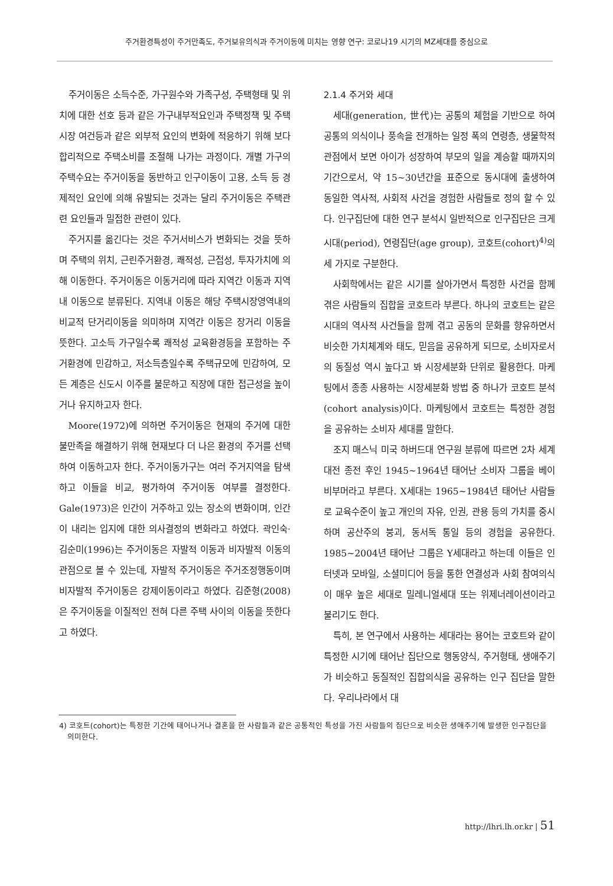주거환경특성이 주거만족도, 주거보유의식과 주거이동에 미치는 영향 연구: 코로나19 시기의 MZ세대를 중심으로
주거이동은 소득수준, 가구원수와 가족구성, 주택형태 및 위치에 대한 선호 등과 같은 가구내부적요인과 주택정책 및 주택시장 여건등과 같은 외부적 요인의 변화에 적응하기 위해 보다 합리적으로 주택소비를 조절해 나가는 과정이다. 개별 가구의 주택수요는 주거이동을 동반하고 인구이동이 고용, 소득 등 경제적인 요인에 의해 유발되는 것과는 달리 주거이동은 주택관련 요인들과 밀접한 관련이 있다.
주거지를 옮긴다는 것은 주거서비스가 변화되는 것을 뜻하며 주택의 위치, 근린주거환경, 쾌적성, 근접성, 투자가치에 의해 이동한다. 주거이동은 이동거리에 따라 지역간 이동과 지역내 이동으로 분류된다. 지역내 이동은 해당 주택시장영역내의 비교적 단거리이동을 의미하며 지역간 이동은 장거리 이동을 뜻한다. 고소득 가구일수록 쾌적성 교육환경등을 포함하는 주거환경에 민감하고, 저소득층일수록 주택규모에 민감하여, 모든 계층은 신도시 이주를 불문하고 직장에 대한 접근성을 높이거나 유지하고자 한다.
Moore(1972)에 의하면 주거이동은 현재의 주거에 대한 불만족을 해결하기 위해 현재보다 더 나은 환경의 주거를 선택하여 이동하고자 한다. 주거이동가구는 여러 주거지역을 탐색하고 이들을 비교, 평가하여 주거이동 여부를 결정한다. Gale(1973)은 인간이 거주하고 있는 장소의 변화이며, 인간이 내리는 입지에 대한 의사결정의 변화라고 하였다. 곽인숙·김순미(1996)는 주거이동은 자발적 이동과 비자발적 이동의 관점으로 볼 수 있는데, 자발적 주거이동은 주거조정행동이며 비자발적 주거이동은 강제이동이라고 하였다. 김준형(2008)은 주거이동을 이질적인 전혀 다른 주택 사이의 이동을 뜻한다고 하였다.
2.1.4 주거와 세대
세대(generation, 世代)는 공통의 체험을 기반으로 하여 공통의 의식이나 풍속을 전개하는 일정 폭의 연령층, 생물학적 관점에서 보면 아이가 성장하여 부모의 일을 계승할 때까지의 기간으로서, 약 15~30년간을 표준으로 동시대에 출생하여 동일한 역사적, 사회적 사건을 경험한 사람들로 정의 할 수 있다. 인구집단에 대한 연구 분석시 일반적으로 인구집단은 크게 시대(period), 연령집단(age group), 코호트(cohort)<sup>4)</sup>의 세 가지로 구분한다.
사회학에서는 같은 시기를 살아가면서 특정한 사건을 함께 겪은 사람들의 집합을 코호트라 부른다. 하나의 코호트는 같은 시대의 역사적 사건들을 함께 겪고 공동의 문화를 향유하면서 비슷한 가치체계와 태도, 믿음을 공유하게 되므로, 소비자로서의 동질성 역시 높다고 봐 시장세분화 단위로 활용한다. 마케팅에서 종종 사용하는 시장세분화 방법 중 하나가 코호트 분석(cohort analysis)이다. 마케팅에서 코호트는 특정한 경험을 공유하는 소비자 세대를 말한다.
조지 매스닉 미국 하버드대 연구원 분류에 따르면 2차 세계대전 종전 후인 1945~1964년 태어난 소비자 그룹을 베이비부머라고 부른다. X세대는 1965~1984년 태어난 사람들로 교육수준이 높고 개인의 자유, 인권, 관용 등의 가치를 중시하며 공산주의 붕괴, 동서독 통일 등의 경험을 공유한다. 1985~2004년 태어난 그룹은 Y세대라고 하는데 이들은 인터넷과 모바일, 소셜미디어 등을 통한 연결성과 사회 참여의식이 매우 높은 세대로 밀레니얼세대 또는 위제너레이션이라고 불리기도 한다.
특히, 본 연구에서 사용하는 세대라는 용어는 코호트와 같이 특정한 시기에 태어난 집단으로 행동양식, 주거형태, 생애주기가 비슷하고 동질적인 집합의식을 공유하는 인구 집단을 말한다. 우리나라에서 대
4) 코호트(cohort)는 특정한 기간에 태어나거나 결혼을 한 사람들과 같은 공통적인 특성을 가진 사람들의 집단으로 비슷한 생애주기에 발생한 인구집단을 의미한다.
http://lhri.lh.or.kr | 51